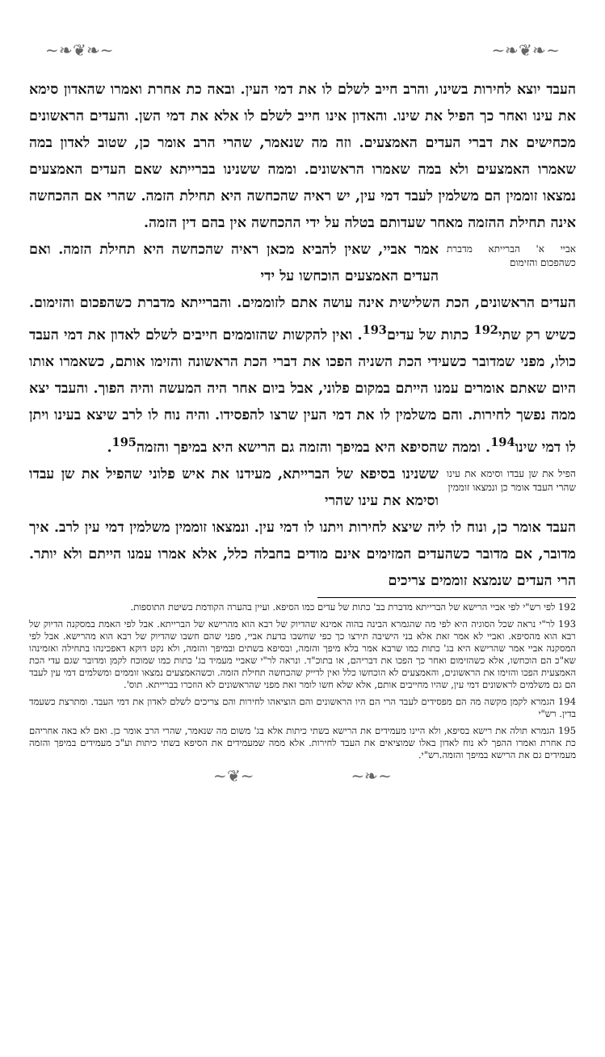~❧❦❧~ ~❧❦❧~
העבד יוצא לחירות בשינו, והרב חייב לשלם לו את דמי העין. ובאה כת אחרת ואמרו שהאדון סימא את עינו ואחר כך הפיל את שינו. והאדון אינו חייב לשלם לו אלא את דמי השן. והעדים הראשונים מכחישים את דברי העדים האמצעים. וזה מה שנאמר, שהרי הרב אומר כן, שטוב לאדון במה שאמרו האמצעים ולא במה שאמרו הראשונים. וממה ששנינו בברייתא שאם העדים האמצעים נמצאו זוממין הם משלמין לעבד דמי עין, יש ראיה שהכחשה היא תחילת הזמה. שהרי אם ההכחשה אינה תחילת ההזמה מאחר שעדותם בטלה על ידי ההכחשה אין בהם דין הזמה.
אביי א' הברייתא מדברת כשהפכום והזימום
אמר אביי, שאין להביא מכאן ראיה שהכחשה היא תחילת הזמה. ואם העדים האמצעים הוכחשו על ידי
העדים הראשונים, הכת השלישית אינה עושה אתם לזוממים. והברייתא מדברת כשהפכום והזימום. כשיש רק שתי<sup>192</sup> כתות של עדים<sup>193</sup>. ואין להקשות שהזוממים חייבים לשלם לאדון את דמי העבד כולו, מפני שמדובר כשעידי הכת השניה הפכו את דברי הכת הראשונה והזימו אותם, כשאמרו אותו היום שאתם אומרים עמנו הייתם במקום פלוני, אבל ביום אחר היה המעשה והיה הפוך. והעבד יצא ממה נפשך לחירות. והם משלמין לו את דמי העין שרצו להפסידו. והיה נוח לו לרב שיצא בעינו ויתן לו דמי שינו<sup>194</sup>. וממה שהסיפא היא במיפך והזמה גם הרישא היא במיפך והזמה<sup>195</sup>.
הפיל את שן עבדו וסימא את עינו שהרי העבד אומר כן ונמצאו זוממין
ששנינו בסיפא של הברייתא, מעידנו את איש פלוני שהפיל את שן עבדו וסימא את עינו שהרי
העבד אומר כן, ונוח לו ליה שיצא לחירות ויתנו לו דמי עין. ונמצאו זוממין משלמין דמי עין לרב. איך מדובר, אם מדובר כשהעדים המזימים אינם מודים בחבלה כלל, אלא אמרו עמנו הייתם ולא יותר. הרי העדים שנמצא זוממים צריכים
192 לפי רש"י לפי אביי הרישא של הברייתא מדברת בב' כתות של עדים כמו הסיפא. ועיין בהערה הקודמת בשיטת התוספות.
193 לר"י נראה שכל הסוגיה היא לפי מה שהגמרא הבינה בהוה אמינא שהדיוק של רבא הוא מהרישא של הברייתא. אבל לפי האמת במסקנה הדיוק של רבא הוא מהסיפא. ואביי לא אמר זאת אלא בני הישיבה תירצו כך כפי שחשבו בדעת אביי, מפני שהם חשבו שהדיוק של רבא הוא מהרישא. אבל לפי המסקנה אביי אמר שהרישא היא בג' כתות כמו שרבא אמר בלא מיפך והזמה, ובסיפא בשתים ובמיפך והזמה, ולא נקט דוקא דאפכינהו בתחילה ואזמינהו שא"כ הם הוכחשו, אלא כשהזימום ואחר כך הפכו את דבריהם, או בתוכ"ד. ונראה לר"י שאביי מעמיד בג' כתות כמו שמוכח לקמן ומדובר שגם עדי הכת האמצעית הפכו והזימו את הראשונים, והאמצעים לא הוכחשו כלל ואין לדייק שהכחשה תחילת הזמה. וכשהאמצעים נמצאו זוממים ומשלמים דמי עין לעבד הם גם משלמים לראשונים דמי עין, שהיו מחייבים אותם, אלא שלא חשו לומר זאת מפני שהראשונים לא הוזכרו בברייתא. תוס'.
194 הגמרא לקמן מקשה מה הם מפסידים לעבד הרי הם היו הראשונים והם הוציאהו לחירות והם צריכים לשלם לאדון את דמי העבד. ומתרצת כשעמד בדין. רש"י
195 הגמרא תולה את רישא בסיפא, ולא היינו מעמידים את הרישא בשתי כיתות אלא בג' משום מה שנאמר, שהרי הרב אומר כן. ואם לא באה אחריהם כת אחרת ואמרו ההפך לא נוח לאדון באלו שמוציאים את העבד לחירות. אלא ממה שמעמידים את הסיפא בשתי כיתות וע"כ מעמידים במיפך והזמה מעמידים גם את הרישא במיפך והזמה.רש"י.
~❧~ ~❦~